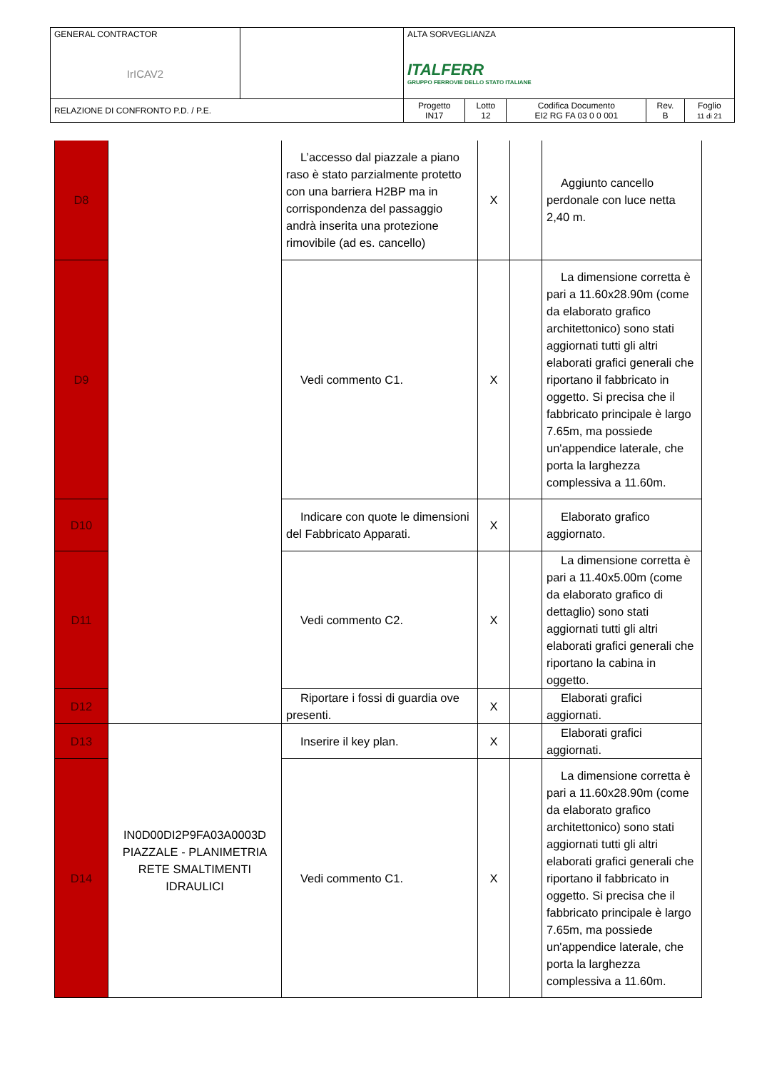| GENERAL CONTRACTOR IrICAV2 | | ALTA SORVEGLIANZA ITALFERR GRUPPO FERROVIE DELLO STATO ITALIANE | | | | |
| RELAZIONE DI CONFRONTO P.D. / P.E. | | Progetto IN17 | Lotto 12 | Codifica Documento EI2 RG FA 03 0 0 001 | Rev. B | Foglio 11 di 21 |
| D8 | | L’accesso dal piazzale a piano raso è stato parzialmente protetto con una barriera H2BP ma in corrispondenza del passaggio andrà inserita una protezione rimovibile (ad es. cancello) | X | | Aggiunto cancello perdonale con luce netta 2,40 m. |
| D9 | | Vedi commento C1. | X | | La dimensione corretta è pari a 11.60x28.90m (come da elaborato grafico architettonico) sono stati aggiornati tutti gli altri elaborati grafici generali che riportano il fabbricato in oggetto. Si precisa che il fabbricato principale è largo 7.65m, ma possiede un'appendice laterale, che porta la larghezza complessiva a 11.60m. |
| D10 | | Indicare con quote le dimensioni del Fabbricato Apparati. | X | | Elaborato grafico aggiornato. |
| D11 | | Vedi commento C2. | X | | La dimensione corretta è pari a 11.40x5.00m (come da elaborato grafico di dettaglio) sono stati aggiornati tutti gli altri elaborati grafici generali che riportano la cabina in oggetto. |
| D12 | | Riportare i fossi di guardia ove presenti. | X | | Elaborati grafici aggiornati. |
| D13 | IN0D00DI2P9FA03A0003D PIAZZALE - PLANIMETRIA RETE SMALTIMENTI IDRAULICI | Inserire il key plan. | X | | Elaborati grafici aggiornati. |
| D14 | | Vedi commento C1. | X | | La dimensione corretta è pari a 11.60x28.90m (come da elaborato grafico architettonico) sono stati aggiornati tutti gli altri elaborati grafici generali che riportano il fabbricato in oggetto. Si precisa che il fabbricato principale è largo 7.65m, ma possiede un'appendice laterale, che porta la larghezza complessiva a 11.60m. |